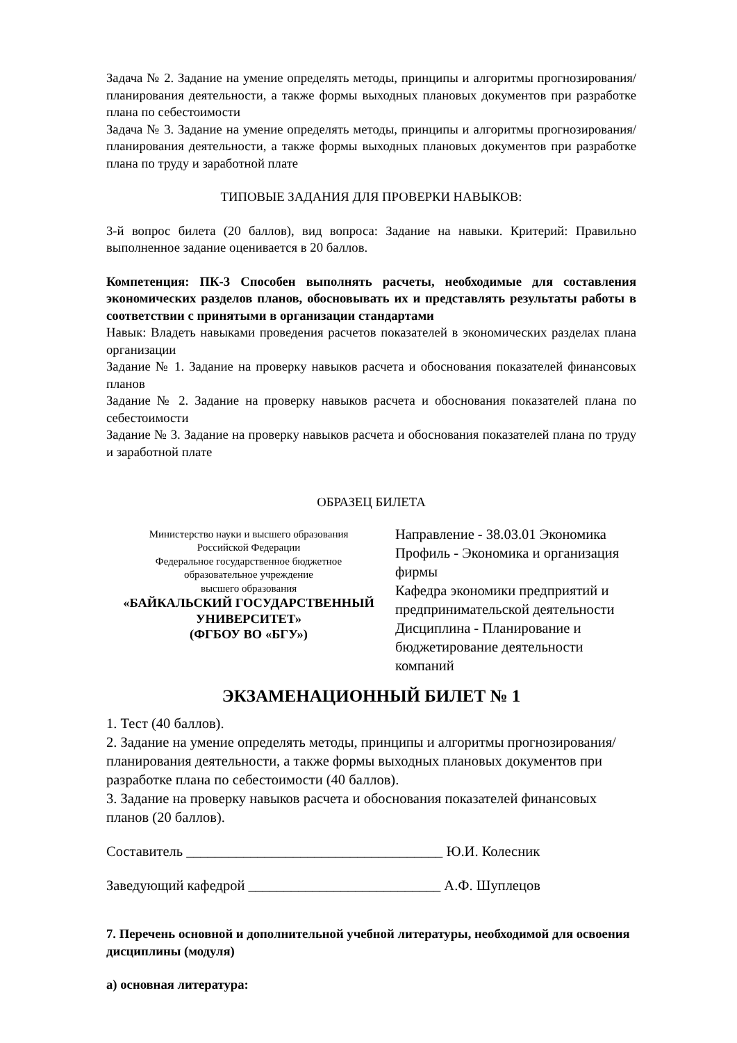Задача № 2. Задание на умение определять методы, принципы и алгоритмы прогнозирования/планирования деятельности, а также формы выходных плановых документов при разработке плана по себестоимости
Задача № 3. Задание на умение определять методы, принципы и алгоритмы прогнозирования/планирования деятельности, а также формы выходных плановых документов при разработке плана по труду и заработной плате
ТИПОВЫЕ ЗАДАНИЯ ДЛЯ ПРОВЕРКИ НАВЫКОВ:
3-й вопрос билета (20 баллов), вид вопроса: Задание на навыки. Критерий: Правильно выполненное задание оценивается в 20 баллов.
Компетенция: ПК-3 Способен выполнять расчеты, необходимые для составления экономических разделов планов, обосновывать их и представлять результаты работы в соответствии с принятыми в организации стандартами
Навык: Владеть навыками проведения расчетов показателей в экономических разделах плана организации
Задание № 1. Задание на проверку навыков расчета и обоснования показателей финансовых планов
Задание № 2. Задание на проверку навыков расчета и обоснования показателей плана по себестоимости
Задание № 3. Задание на проверку навыков расчета и обоснования показателей плана по труду и заработной плате
ОБРАЗЕЦ БИЛЕТА
Министерство науки и высшего образования
Российской Федерации
Федеральное государственное бюджетное
образовательное учреждение
высшего образования
«БАЙКАЛЬСКИЙ ГОСУДАРСТВЕННЫЙ
УНИВЕРСИТЕТ»
(ФГБОУ ВО «БГУ»)
Направление - 38.03.01 Экономика
Профиль - Экономика и организация фирмы
Кафедра экономики предприятий и предпринимательской деятельности
Дисциплина - Планирование и бюджетирование деятельности компаний
ЭКЗАМЕНАЦИОННЫЙ БИЛЕТ № 1
1. Тест (40 баллов).
2. Задание на умение определять методы, принципы и алгоритмы прогнозирования/планирования деятельности, а также формы выходных плановых документов при разработке плана по себестоимости (40 баллов).
3. Задание на проверку навыков расчета и обоснования показателей финансовых планов (20 баллов).
Составитель ____________________________________ Ю.И. Колесник
Заведующий кафедрой ___________________________ А.Ф. Шуплецов
7. Перечень основной и дополнительной учебной литературы, необходимой для освоения дисциплины (модуля)
а) основная литература: